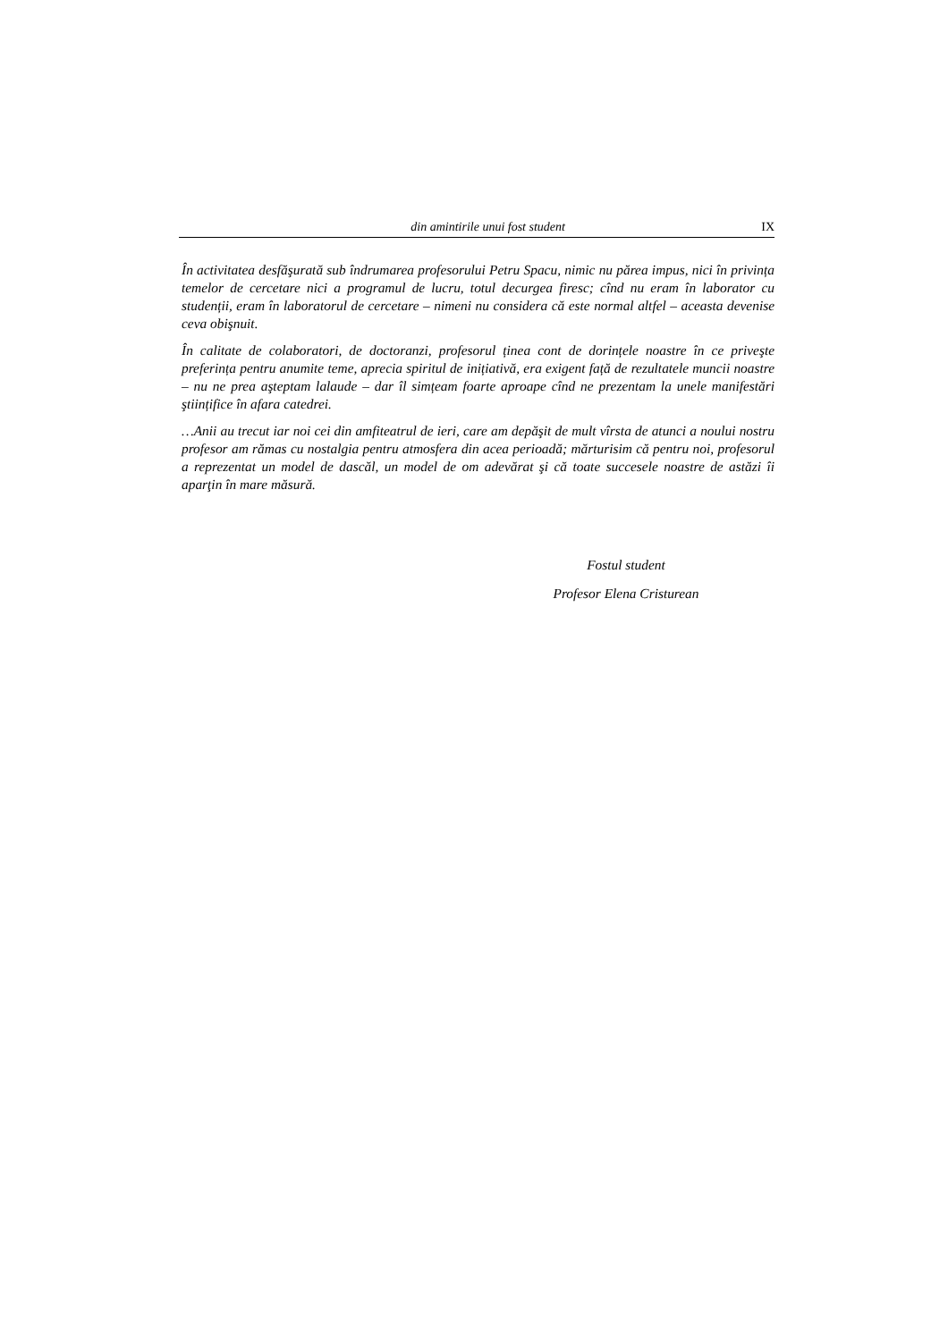din amintirile unui fost student IX
În activitatea desfăşurată sub îndrumarea profesorului Petru Spacu, nimic nu părea impus, nici în privința temelor de cercetare nici a programul de lucru, totul decurgea firesc; cînd nu eram în laborator cu studenții, eram în laboratorul de cercetare – nimeni nu considera că este normal altfel – aceasta devenise ceva obişnuit.
În calitate de colaboratori, de doctoranzi, profesorul ținea cont de dorințele noastre în ce priveşte preferința pentru anumite teme, aprecia spiritul de inițiativă, era exigent față de rezultatele muncii noastre – nu ne prea aşteptam lalaude – dar îl simțeam foarte aproape cînd ne prezentam la unele manifestări ştiințifice în afara catedrei.
…Anii au trecut iar noi cei din amfiteatrul de ieri, care am depăşit de mult vîrsta de atunci a noului nostru profesor am rămas cu nostalgia pentru atmosfera din acea perioadă; mărturisim că pentru noi, profesorul a reprezentat un model de dascăl, un model de om adevărat şi că toate succesele noastre de astăzi îi aparţin în mare măsură.
Fostul student
Profesor Elena Cristurean